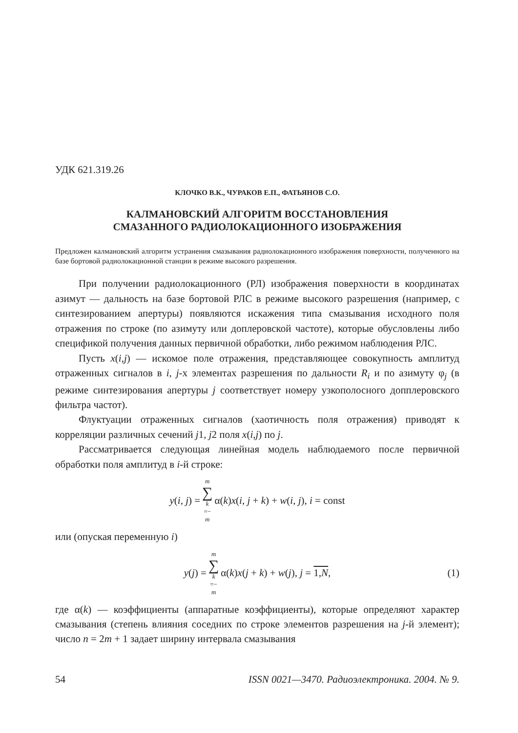УДК 621.319.26
КЛОЧКО В.К., ЧУРАКОВ Е.П., ФАТЬЯНОВ С.О.
КАЛМАНОВСКИЙ АЛГОРИТМ ВОССТАНОВЛЕНИЯ
СМАЗАННОГО РАДИОЛОКАЦИОННОГО ИЗОБРАЖЕНИЯ
Предложен калмановский алгоритм устранения смазывания радиолокационного изображения поверхности, полученного на базе бортовой радиолокационной станции в режиме высокого разрешения.
При получении радиолокационного (РЛ) изображения поверхности в координатах азимут — дальность на базе бортовой РЛС в режиме высокого разрешения (например, с синтезированием апертуры) появляются искажения типа смазывания исходного поля отражения по строке (по азимуту или доплеровской частоте), которые обусловлены либо спецификой получения данных первичной обработки, либо режимом наблюдения РЛС.
Пусть x(i,j) — искомое поле отражения, представляющее совокупность амплитуд отраженных сигналов в i, j-х элементах разрешения по дальности R<sub>i</sub> и по азимуту φ<sub>j</sub> (в режиме синтезирования апертуры j соответствует номеру узкополосного допплеровского фильтра частот).
Флуктуации отраженных сигналов (хаотичность поля отражения) приводят к корреляции различных сечений j1, j2 поля x(i,j) по j.
Рассматривается следующая линейная модель наблюдаемого после первичной обработки поля амплитуд в i-й строке:
y(i, j) = m ∑ k =− m α(k)x(i, j + k) + w(i, j), i = const
или (опуская переменную i)
y(j) = m ∑ k =− m α(k)x(j + k) + w(j), j = 1,N, (1)
где α(k) — коэффициенты (аппаратные коэффициенты), которые определяют характер смазывания (степень влияния соседних по строке элементов разрешения на j-й элемент); число n = 2m + 1 задает ширину интервала смазывания
54 ISSN 0021—3470. Радиоэлектроника. 2004. № 9.